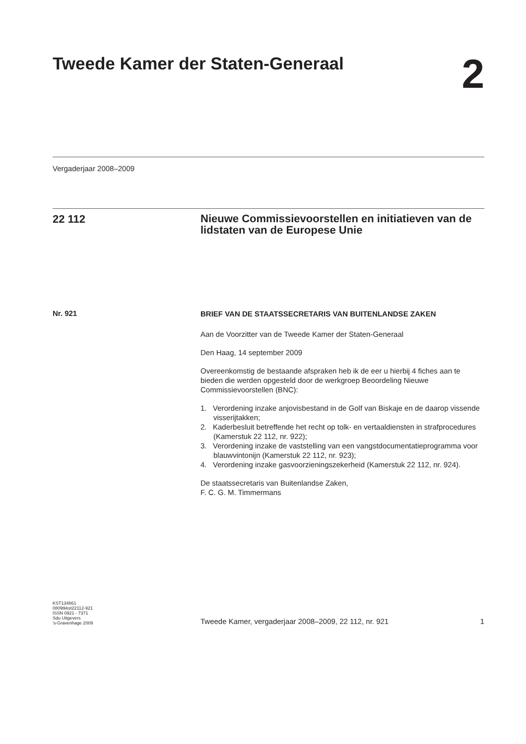Tweede Kamer der Staten-Generaal
2
Vergaderjaar 2008–2009
22 112
Nieuwe Commissievoorstellen en initiatieven van de lidstaten van de Europese Unie
Nr. 921
BRIEF VAN DE STAATSSECRETARIS VAN BUITENLANDSE ZAKEN
Aan de Voorzitter van de Tweede Kamer der Staten-Generaal
Den Haag, 14 september 2009
Overeenkomstig de bestaande afspraken heb ik de eer u hierbij 4 fiches aan te bieden die werden opgesteld door de werkgroep Beoordeling Nieuwe Commissievoorstellen (BNC):
1. Verordening inzake anjovisbestand in de Golf van Biskaje en de daarop vissende visserijtakken;
2. Kaderbesluit betreffende het recht op tolk- en vertaaldiensten in strafprocedures (Kamerstuk 22 112, nr. 922);
3. Verordening inzake de vaststelling van een vangstdocumentatieprogramma voor blauwvintonijn (Kamerstuk 22 112, nr. 923);
4. Verordening inzake gasvoorzieningszekerheid (Kamerstuk 22 112, nr. 924).
De staatssecretaris van Buitenlandse Zaken,
F. C. G. M. Timmermans
KST134661
0809tkkst22112-921
ISSN 0921 - 7371
Sdu Uitgevers
’s-Gravenhage 2009
Tweede Kamer, vergaderjaar 2008–2009, 22 112, nr. 921
1